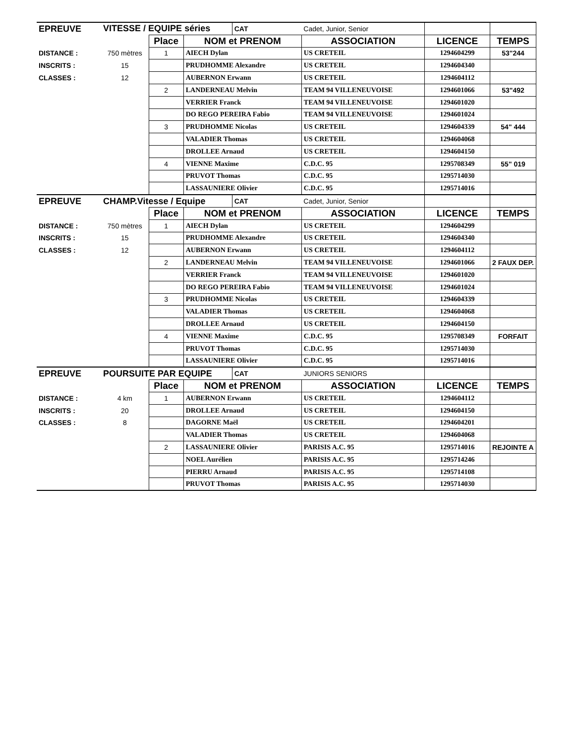| EPREUVE | VITESSE / EQUIPE séries | | | CAT | Cadet, Junior, Senior | | |
| | | Place | NOM et PRENOM | | ASSOCIATION | LICENCE | TEMPS |
| DISTANCE : | 750 mètres | 1 | AIECH Dylan | | US CRETEIL | 1294604299 | 53"244 |
| INSCRITS : | 15 | | PRUDHOMME Alexandre | | US CRETEIL | 1294604340 | |
| CLASSES : | 12 | | AUBERNON Erwann | | US CRETEIL | 1294604112 | |
| | | 2 | LANDERNEAU Melvin | | TEAM 94 VILLENEUVOISE | 1294601066 | 53"492 |
| | | | VERRIER Franck | | TEAM 94 VILLENEUVOISE | 1294601020 | |
| | | | DO REGO PEREIRA Fabio | | TEAM 94 VILLENEUVOISE | 1294601024 | |
| | | 3 | PRUDHOMME Nicolas | | US CRETEIL | 1294604339 | 54" 444 |
| | | | VALADIER Thomas | | US CRETEIL | 1294604068 | |
| | | | DROLLEE Arnaud | | US CRETEIL | 1294604150 | |
| | | 4 | VIENNE Maxime | | C.D.C. 95 | 1295708349 | 55" 019 |
| | | | PRUVOT Thomas | | C.D.C. 95 | 1295714030 | |
| | | | LASSAUNIERE Olivier | | C.D.C. 95 | 1295714016 | |
| EPREUVE | CHAMP.Vitesse / Equipe | | | CAT | Cadet, Junior, Senior | | |
| | | Place | NOM et PRENOM | | ASSOCIATION | LICENCE | TEMPS |
| DISTANCE : | 750 mètres | 1 | AIECH Dylan | | US CRETEIL | 1294604299 | |
| INSCRITS : | 15 | | PRUDHOMME Alexandre | | US CRETEIL | 1294604340 | |
| CLASSES : | 12 | | AUBERNON Erwann | | US CRETEIL | 1294604112 | |
| | | 2 | LANDERNEAU Melvin | | TEAM 94 VILLENEUVOISE | 1294601066 | 2 FAUX DEP. |
| | | | VERRIER Franck | | TEAM 94 VILLENEUVOISE | 1294601020 | |
| | | | DO REGO PEREIRA Fabio | | TEAM 94 VILLENEUVOISE | 1294601024 | |
| | | 3 | PRUDHOMME Nicolas | | US CRETEIL | 1294604339 | |
| | | | VALADIER Thomas | | US CRETEIL | 1294604068 | |
| | | | DROLLEE Arnaud | | US CRETEIL | 1294604150 | |
| | | 4 | VIENNE Maxime | | C.D.C. 95 | 1295708349 | FORFAIT |
| | | | PRUVOT Thomas | | C.D.C. 95 | 1295714030 | |
| | | | LASSAUNIERE Olivier | | C.D.C. 95 | 1295714016 | |
| EPREUVE | POURSUITE PAR EQUIPE | | | CAT | JUNIORS SENIORS | | |
| | | Place | NOM et PRENOM | | ASSOCIATION | LICENCE | TEMPS |
| DISTANCE : | 4 km | 1 | AUBERNON Erwann | | US CRETEIL | 1294604112 | |
| INSCRITS : | 20 | | DROLLEE Arnaud | | US CRETEIL | 1294604150 | |
| CLASSES : | 8 | | DAGORNE Maël | | US CRETEIL | 1294604201 | |
| | | | VALADIER Thomas | | US CRETEIL | 1294604068 | |
| | | 2 | LASSAUNIERE Olivier | | PARISIS A.C. 95 | 1295714016 | REJOINTE A |
| | | | NOEL Aurélien | | PARISIS A.C. 95 | 1295714246 | |
| | | | PIERRU Arnaud | | PARISIS A.C. 95 | 1295714108 | |
| | | | PRUVOT Thomas | | PARISIS A.C. 95 | 1295714030 | |